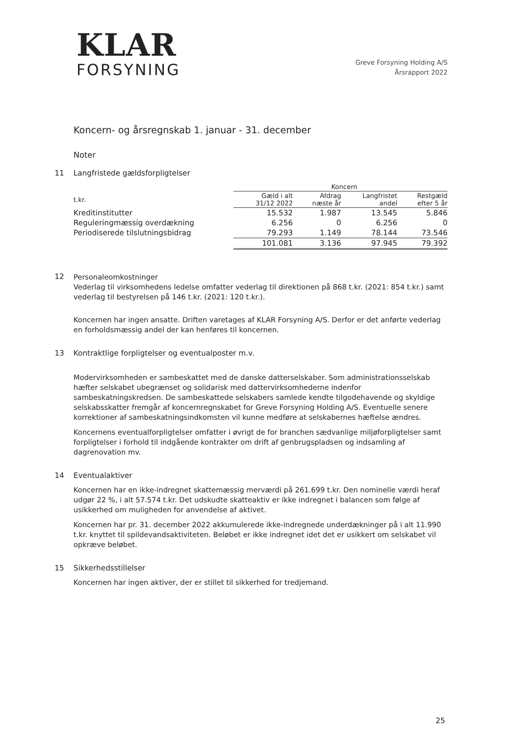KLAR
FORSYNING
Greve Forsyning Holding A/S
Årsrapport 2022
Koncern- og årsregnskab 1. januar - 31. december
Noter
11 Langfristede gældsforpligtelser
| | Koncern | | | |
| --- | --- | --- | --- | --- |
| t.kr. | Gæld i alt 31/12 2022 | Afdrag næste år | Langfristet andel | Restgæld efter 5 år |
| Kreditinstitutter | 15.532 | 1.987 | 13.545 | 5.846 |
| Reguleringmæssig overdækning | 6.256 | 0 | 6.256 | 0 |
| Periodiserede tilslutningsbidrag | 79.293 | 1.149 | 78.144 | 73.546 |
| | 101.081 | 3.136 | 97.945 | 79.392 |
12
Personaleomkostninger
Vederlag til virksomhedens ledelse omfatter vederlag til direktionen på 868 t.kr. (2021: 854 t.kr.) samt vederlag til bestyrelsen på 146 t.kr. (2021: 120 t.kr.).
Koncernen har ingen ansatte. Driften varetages af KLAR Forsyning A/S. Derfor er det anførte vederlag en forholdsmæssig andel der kan henføres til koncernen.
13 Kontraktlige forpligtelser og eventualposter m.v.
Modervirksomheden er sambeskattet med de danske datterselskaber. Som administrationsselskab hæfter selskabet ubegrænset og solidarisk med dattervirksomhederne indenfor sambeskatningskredsen. De sambeskattede selskabers samlede kendte tilgodehavende og skyldige selskabsskatter fremgår af koncernregnskabet for Greve Forsyning Holding A/S. Eventuelle senere korrektioner af sambeskatningsindkomsten vil kunne medføre at selskabernes hæftelse ændres.
Koncernens eventualforpligtelser omfatter i øvrigt de for branchen sædvanlige miljøforpligtelser samt forpligtelser i forhold til indgående kontrakter om drift af genbrugspladsen og indsamling af dagrenovation mv.
14 Eventualaktiver
Koncernen har en ikke-indregnet skattemæssig merværdi på 261.699 t.kr. Den nominelle værdi heraf udgør 22 %, i alt 57.574 t.kr. Det udskudte skatteaktiv er ikke indregnet i balancen som følge af usikkerhed om muligheden for anvendelse af aktivet.
Koncernen har pr. 31. december 2022 akkumulerede ikke-indregnede underdækninger på i alt 11.990 t.kr. knyttet til spildevandsaktiviteten. Beløbet er ikke indregnet idet det er usikkert om selskabet vil opkræve beløbet.
15 Sikkerhedsstillelser
Koncernen har ingen aktiver, der er stillet til sikkerhed for tredjemand.
25